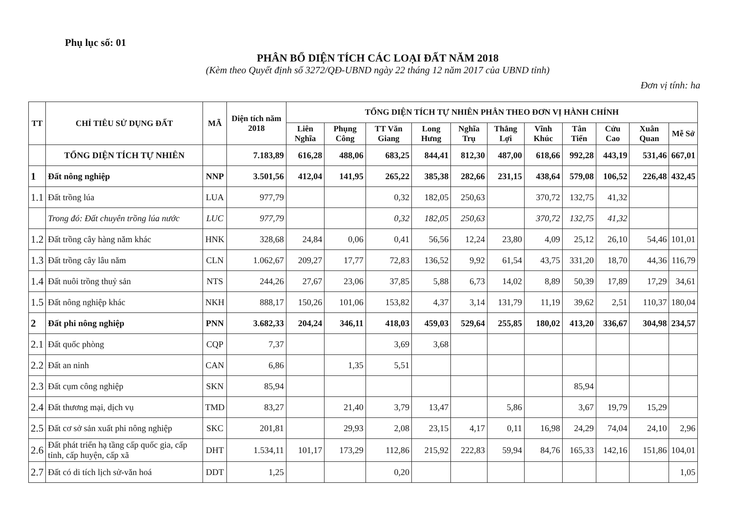Phụ lục số: 01
PHÂN BỔ DIỆN TÍCH CÁC LOẠI ĐẤT NĂM 2018
(Kèm theo Quyết định số 3272/QĐ-UBND ngày 22 tháng 12 năm 2017 của UBND tỉnh)
Đơn vị tính: ha
| TT | CHỈ TIÊU SỬ DỤNG ĐẤT | MÃ | Diện tích năm 2018 | TỔNG DIỆN TÍCH TỰ NHIÊN PHÂN THEO ĐƠN VỊ HÀNH CHÍNH | | | | | | | | | | |
| --- | --- | --- | --- | --- | --- | --- | --- | --- | --- | --- | --- | --- | --- | --- |
| | | | | Liên Nghĩa | Phụng Công | TT Văn Giang | Long Hưng | Nghĩa Trụ | Thắng Lợi | Vĩnh Khúc | Tân Tiến | Cửu Cao | Xuân Quan | Mễ Sở |
| | TỔNG DIỆN TÍCH TỰ NHIÊN | | 7.183,89 | 616,28 | 488,06 | 683,25 | 844,41 | 812,30 | 487,00 | 618,66 | 992,28 | 443,19 | 531,46 | 667,01 |
| 1 | Đất nông nghiệp | NNP | 3.501,56 | 412,04 | 141,95 | 265,22 | 385,38 | 282,66 | 231,15 | 438,64 | 579,08 | 106,52 | 226,48 | 432,45 |
| 1.1 | Đất trồng lúa | LUA | 977,79 | | | 0,32 | 182,05 | 250,63 | | 370,72 | 132,75 | 41,32 | | |
| | Trong đó: Đất chuyên trồng lúa nước | LUC | 977,79 | | | 0,32 | 182,05 | 250,63 | | 370,72 | 132,75 | 41,32 | | |
| 1.2 | Đất trồng cây hàng năm khác | HNK | 328,68 | 24,84 | 0,06 | 0,41 | 56,56 | 12,24 | 23,80 | 4,09 | 25,12 | 26,10 | 54,46 | 101,01 |
| 1.3 | Đất trồng cây lâu năm | CLN | 1.062,67 | 209,27 | 17,77 | 72,83 | 136,52 | 9,92 | 61,54 | 43,75 | 331,20 | 18,70 | 44,36 | 116,79 |
| 1.4 | Đất nuôi trồng thuỷ sản | NTS | 244,26 | 27,67 | 23,06 | 37,85 | 5,88 | 6,73 | 14,02 | 8,89 | 50,39 | 17,89 | 17,29 | 34,61 |
| 1.5 | Đất nông nghiệp khác | NKH | 888,17 | 150,26 | 101,06 | 153,82 | 4,37 | 3,14 | 131,79 | 11,19 | 39,62 | 2,51 | 110,37 | 180,04 |
| 2 | Đất phi nông nghiệp | PNN | 3.682,33 | 204,24 | 346,11 | 418,03 | 459,03 | 529,64 | 255,85 | 180,02 | 413,20 | 336,67 | 304,98 | 234,57 |
| 2.1 | Đất quốc phòng | CQP | 7,37 | | | 3,69 | 3,68 | | | | | | | |
| 2.2 | Đất an ninh | CAN | 6,86 | | 1,35 | 5,51 | | | | | | | | |
| 2.3 | Đất cụm công nghiệp | SKN | 85,94 | | | | | | | | 85,94 | | | |
| 2.4 | Đất thương mại, dịch vụ | TMD | 83,27 | | 21,40 | 3,79 | 13,47 | | 5,86 | | 3,67 | 19,79 | 15,29 | |
| 2.5 | Đất cơ sở sản xuất phi nông nghiệp | SKC | 201,81 | | 29,93 | 2,08 | 23,15 | 4,17 | 0,11 | 16,98 | 24,29 | 74,04 | 24,10 | 2,96 |
| 2.6 | Đất phát triển hạ tầng cấp quốc gia, cấp tỉnh, cấp huyện, cấp xã | DHT | 1.534,11 | 101,17 | 173,29 | 112,86 | 215,92 | 222,83 | 59,94 | 84,76 | 165,33 | 142,16 | 151,86 | 104,01 |
| 2.7 | Đất có di tích lịch sử-văn hoá | DDT | 1,25 | | | 0,20 | | | | | | | | 1,05 |